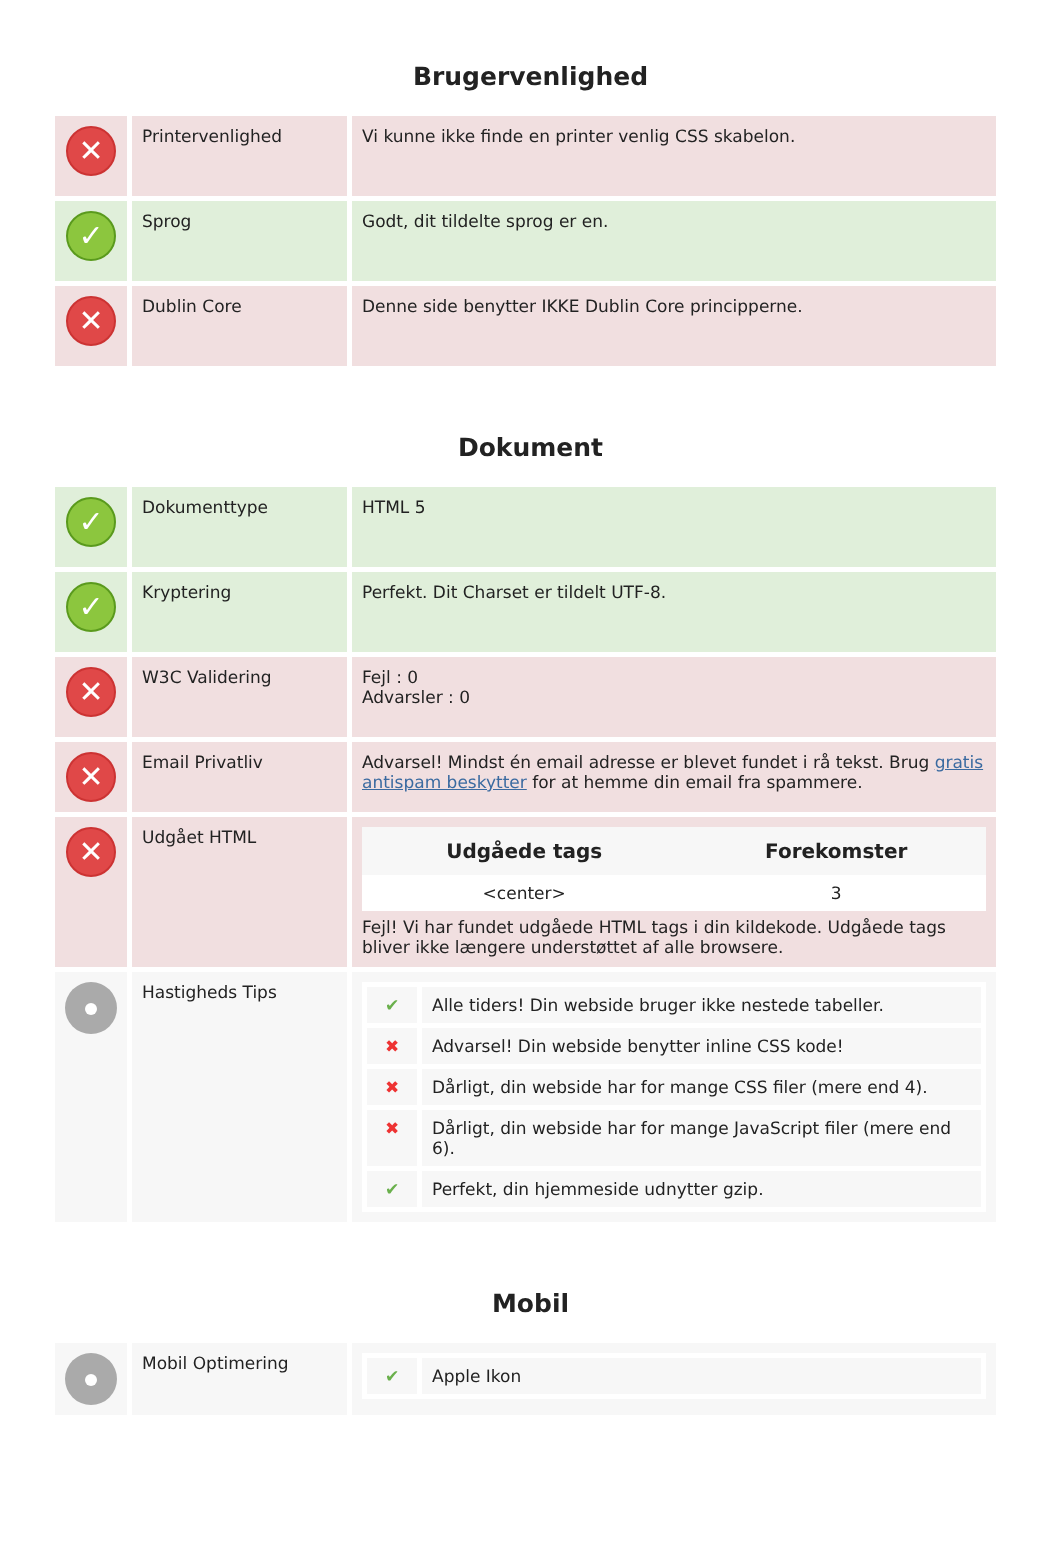Brugervenlighed
| ✕ | Printervenlighed | Vi kunne ikke finde en printer venlig CSS skabelon. |
| ✓ | Sprog | Godt, dit tildelte sprog er en. |
| ✕ | Dublin Core | Denne side benytter IKKE Dublin Core principperne. |
Dokument
| ✓ | Dokumenttype | HTML 5 |
| ✓ | Kryptering | Perfekt. Dit Charset er tildelt UTF-8. |
| ✕ | W3C Validering | Fejl : 0 Advarsler : 0 |
| ✕ | Email Privatliv | Advarsel! Mindst én email adresse er blevet fundet i rå tekst. Brug gratis antispam beskytter for at hemme din email fra spammere. |
| ✕ | Udgået HTML | / Udgåede tags / Forekomster / / --- / --- / / <center> / 3 / Fejl! Vi har fundet udgåede HTML tags i din kildekode. Udgåede tags bliver ikke længere understøttet af alle browsere. |
| | Hastigheds Tips | / ✔ / Alle tiders! Din webside bruger ikke nestede tabeller. / / ✖ / Advarsel! Din webside benytter inline CSS kode! / / ✖ / Dårligt, din webside har for mange CSS filer (mere end 4). / / ✖ / Dårligt, din webside har for mange JavaScript filer (mere end 6). / / ✔ / Perfekt, din hjemmeside udnytter gzip. / |
Mobil
| | Mobil Optimering | / ✔ / Apple Ikon / |